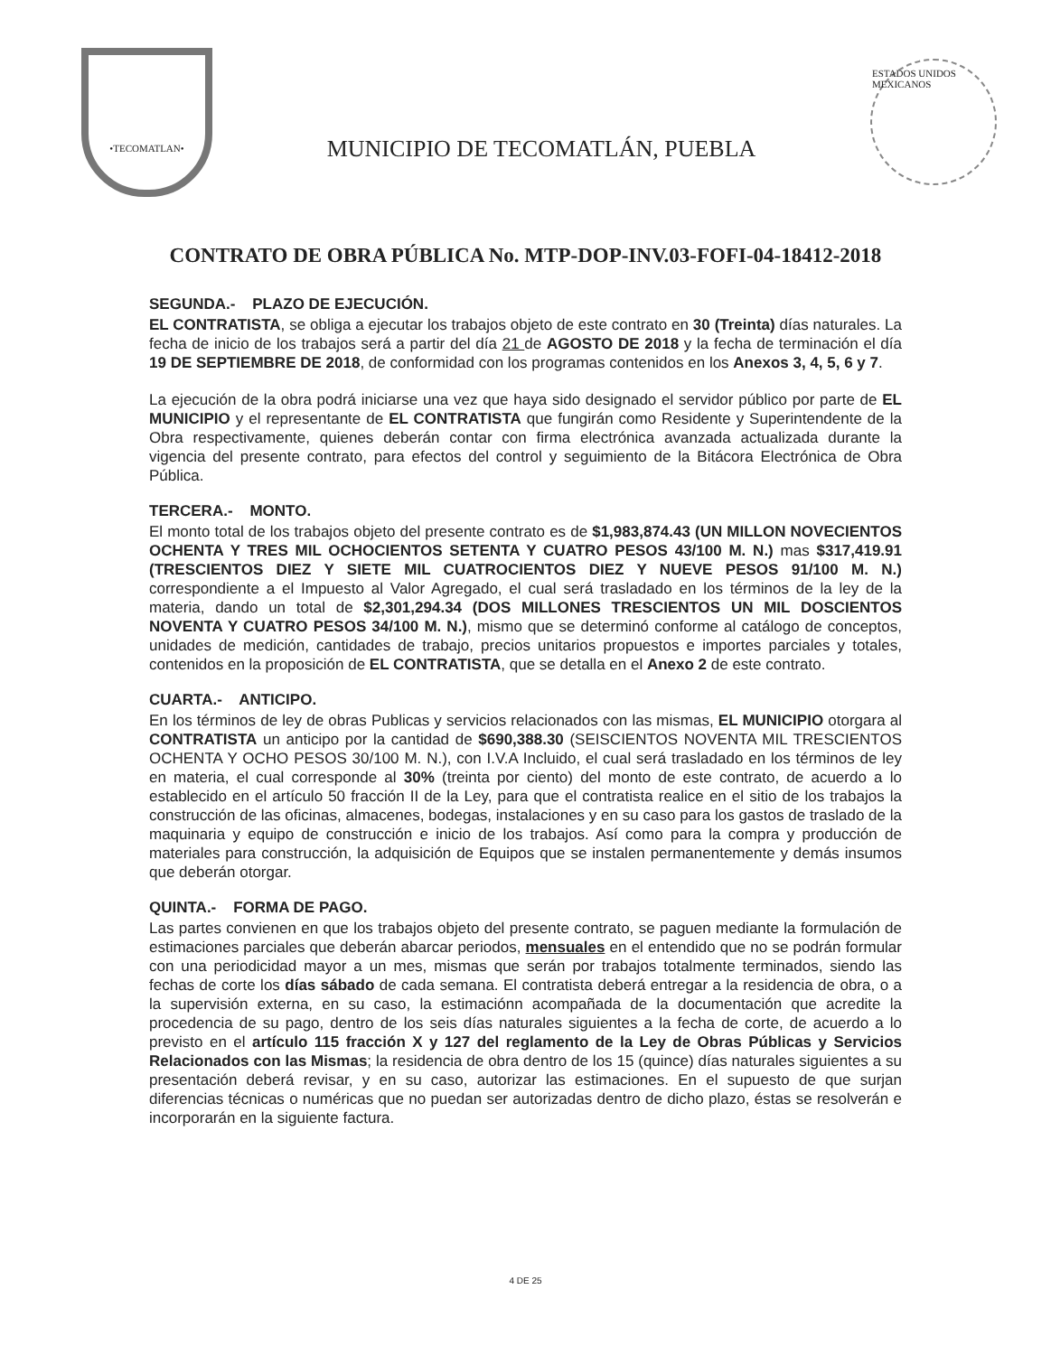•TECOMATLAN•
MUNICIPIO DE TECOMATLÁN, PUEBLA
ESTADOS UNIDOS MEXICANOS
CONTRATO DE OBRA PÚBLICA No. MTP-DOP-INV.03-FOFI-04-18412-2018
SEGUNDA.- PLAZO DE EJECUCIÓN.
EL CONTRATISTA, se obliga a ejecutar los trabajos objeto de este contrato en 30 (Treinta) días naturales. La fecha de inicio de los trabajos será a partir del día 21 de AGOSTO DE 2018 y la fecha de terminación el día 19 DE SEPTIEMBRE DE 2018, de conformidad con los programas contenidos en los Anexos 3, 4, 5, 6 y 7.
La ejecución de la obra podrá iniciarse una vez que haya sido designado el servidor público por parte de EL MUNICIPIO y el representante de EL CONTRATISTA que fungirán como Residente y Superintendente de la Obra respectivamente, quienes deberán contar con firma electrónica avanzada actualizada durante la vigencia del presente contrato, para efectos del control y seguimiento de la Bitácora Electrónica de Obra Pública.
TERCERA.- MONTO.
El monto total de los trabajos objeto del presente contrato es de $1,983,874.43 (UN MILLON NOVECIENTOS OCHENTA Y TRES MIL OCHOCIENTOS SETENTA Y CUATRO PESOS 43/100 M. N.) mas $317,419.91 (TRESCIENTOS DIEZ Y SIETE MIL CUATROCIENTOS DIEZ Y NUEVE PESOS 91/100 M. N.) correspondiente a el Impuesto al Valor Agregado, el cual será trasladado en los términos de la ley de la materia, dando un total de $2,301,294.34 (DOS MILLONES TRESCIENTOS UN MIL DOSCIENTOS NOVENTA Y CUATRO PESOS 34/100 M. N.), mismo que se determinó conforme al catálogo de conceptos, unidades de medición, cantidades de trabajo, precios unitarios propuestos e importes parciales y totales, contenidos en la proposición de EL CONTRATISTA, que se detalla en el Anexo 2 de este contrato.
CUARTA.- ANTICIPO.
En los términos de ley de obras Publicas y servicios relacionados con las mismas, EL MUNICIPIO otorgara al CONTRATISTA un anticipo por la cantidad de $690,388.30 (SEISCIENTOS NOVENTA MIL TRESCIENTOS OCHENTA Y OCHO PESOS 30/100 M. N.), con I.V.A Incluido, el cual será trasladado en los términos de ley en materia, el cual corresponde al 30% (treinta por ciento) del monto de este contrato, de acuerdo a lo establecido en el artículo 50 fracción II de la Ley, para que el contratista realice en el sitio de los trabajos la construcción de las oficinas, almacenes, bodegas, instalaciones y en su caso para los gastos de traslado de la maquinaria y equipo de construcción e inicio de los trabajos. Así como para la compra y producción de materiales para construcción, la adquisición de Equipos que se instalen permanentemente y demás insumos que deberán otorgar.
QUINTA.- FORMA DE PAGO.
Las partes convienen en que los trabajos objeto del presente contrato, se paguen mediante la formulación de estimaciones parciales que deberán abarcar periodos, mensuales en el entendido que no se podrán formular con una periodicidad mayor a un mes, mismas que serán por trabajos totalmente terminados, siendo las fechas de corte los días sábado de cada semana. El contratista deberá entregar a la residencia de obra, o a la supervisión externa, en su caso, la estimaciónn acompañada de la documentación que acredite la procedencia de su pago, dentro de los seis días naturales siguientes a la fecha de corte, de acuerdo a lo previsto en el artículo 115 fracción X y 127 del reglamento de la Ley de Obras Públicas y Servicios Relacionados con las Mismas; la residencia de obra dentro de los 15 (quince) días naturales siguientes a su presentación deberá revisar, y en su caso, autorizar las estimaciones. En el supuesto de que surjan diferencias técnicas o numéricas que no puedan ser autorizadas dentro de dicho plazo, éstas se resolverán e incorporarán en la siguiente factura.
4 DE 25